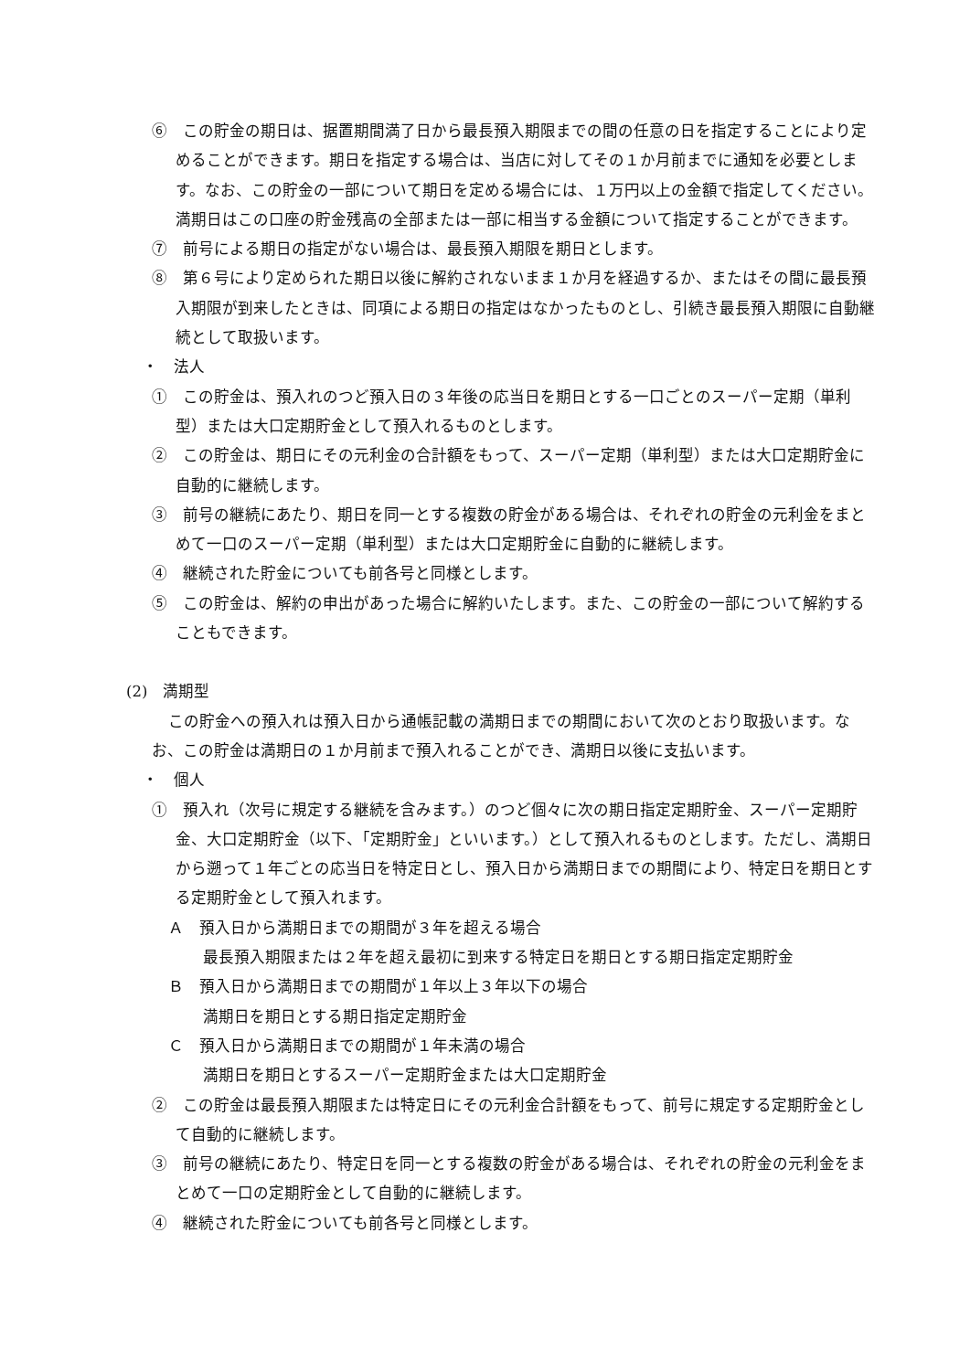⑥　この貯金の期日は、据置期間満了日から最長預入期限までの間の任意の日を指定することにより定めることができます。期日を指定する場合は、当店に対してその１か月前までに通知を必要とします。なお、この貯金の一部について期日を定める場合には、１万円以上の金額で指定してください。満期日はこの口座の貯金残高の全部または一部に相当する金額について指定することができます。
⑦　前号による期日の指定がない場合は、最長預入期限を期日とします。
⑧　第６号により定められた期日以後に解約されないまま１か月を経過するか、またはその間に最長預入期限が到来したときは、同項による期日の指定はなかったものとし、引続き最長預入期限に自動継続として取扱います。
・　法人
①　この貯金は、預入れのつど預入日の３年後の応当日を期日とする一口ごとのスーパー定期（単利型）または大口定期貯金として預入れるものとします。
②　この貯金は、期日にその元利金の合計額をもって、スーパー定期（単利型）または大口定期貯金に自動的に継続します。
③　前号の継続にあたり、期日を同一とする複数の貯金がある場合は、それぞれの貯金の元利金をまとめて一口のスーパー定期（単利型）または大口定期貯金に自動的に継続します。
④　継続された貯金についても前各号と同様とします。
⑤　この貯金は、解約の申出があった場合に解約いたします。また、この貯金の一部について解約することもできます。
(2)　満期型
この貯金への預入れは預入日から通帳記載の満期日までの期間において次のとおり取扱います。なお、この貯金は満期日の１か月前まで預入れることができ、満期日以後に支払います。
・　個人
①　預入れ（次号に規定する継続を含みます。）のつど個々に次の期日指定定期貯金、スーパー定期貯金、大口定期貯金（以下、「定期貯金」といいます。）として預入れるものとします。ただし、満期日から遡って１年ごとの応当日を特定日とし、預入日から満期日までの期間により、特定日を期日とする定期貯金として預入れます。
Ａ　預入日から満期日までの期間が３年を超える場合
最長預入期限または２年を超え最初に到来する特定日を期日とする期日指定定期貯金
Ｂ　預入日から満期日までの期間が１年以上３年以下の場合
満期日を期日とする期日指定定期貯金
Ｃ　預入日から満期日までの期間が１年未満の場合
満期日を期日とするスーパー定期貯金または大口定期貯金
②　この貯金は最長預入期限または特定日にその元利金合計額をもって、前号に規定する定期貯金として自動的に継続します。
③　前号の継続にあたり、特定日を同一とする複数の貯金がある場合は、それぞれの貯金の元利金をまとめて一口の定期貯金として自動的に継続します。
④　継続された貯金についても前各号と同様とします。